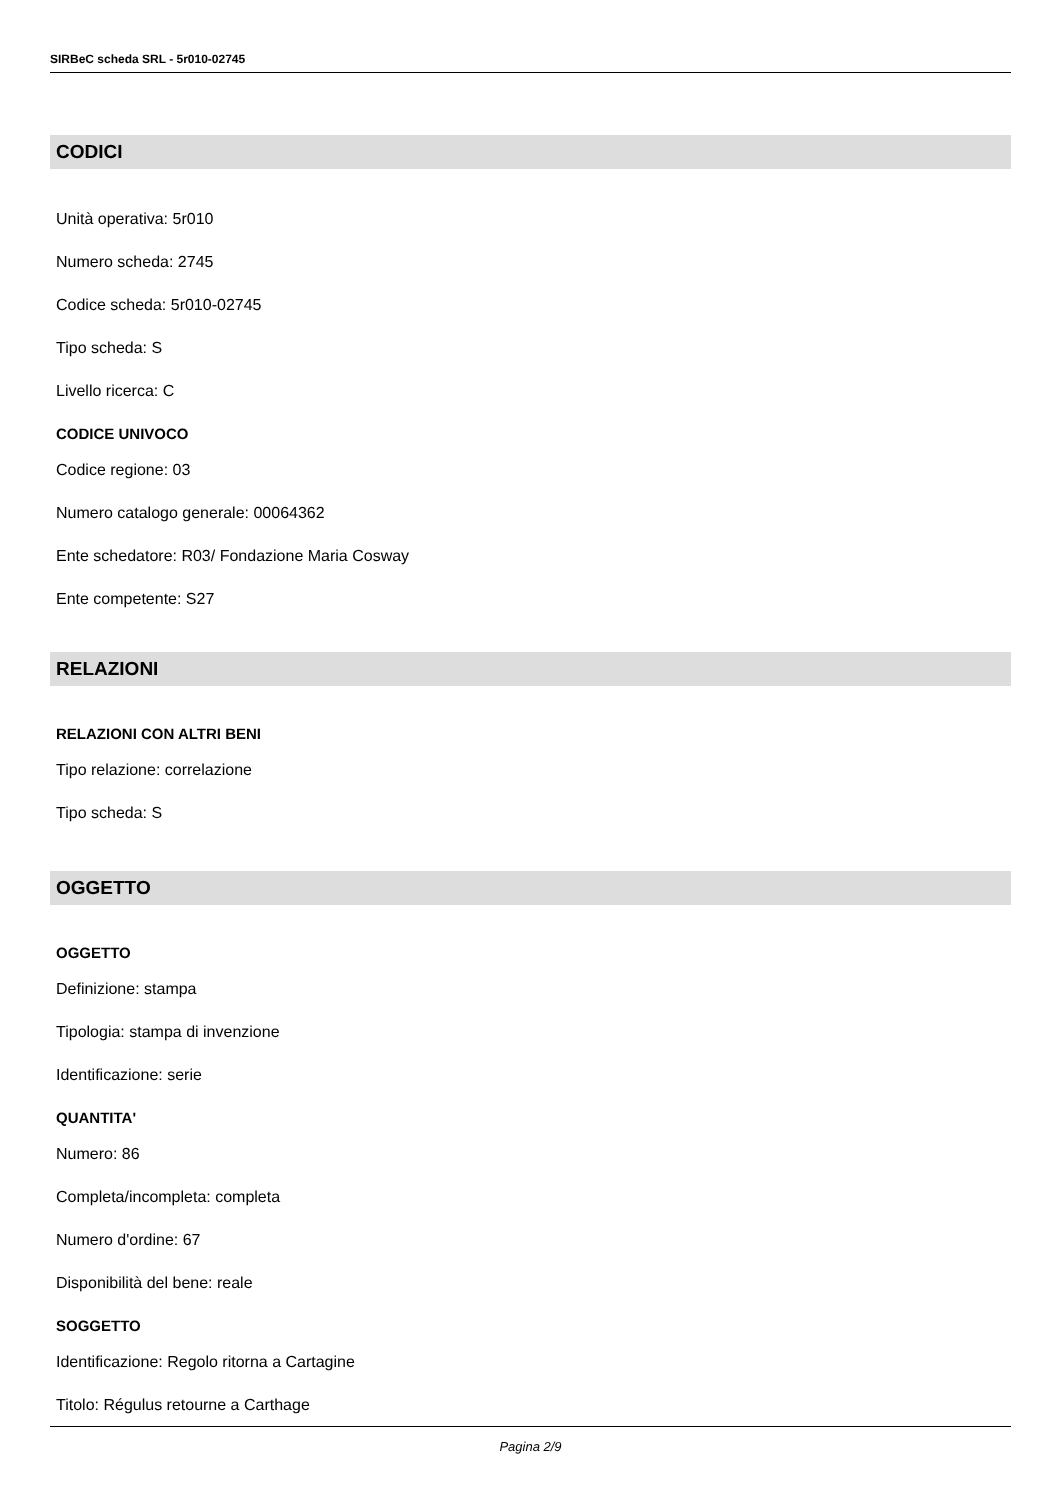SIRBeC scheda SRL - 5r010-02745
CODICI
Unità operativa: 5r010
Numero scheda: 2745
Codice scheda: 5r010-02745
Tipo scheda: S
Livello ricerca: C
CODICE UNIVOCO
Codice regione: 03
Numero catalogo generale: 00064362
Ente schedatore: R03/ Fondazione Maria Cosway
Ente competente: S27
RELAZIONI
RELAZIONI CON ALTRI BENI
Tipo relazione: correlazione
Tipo scheda: S
OGGETTO
OGGETTO
Definizione: stampa
Tipologia: stampa di invenzione
Identificazione: serie
QUANTITA'
Numero: 86
Completa/incompleta: completa
Numero d'ordine: 67
Disponibilità del bene: reale
SOGGETTO
Identificazione: Regolo ritorna a Cartagine
Titolo: Régulus retourne a Carthage
Pagina 2/9